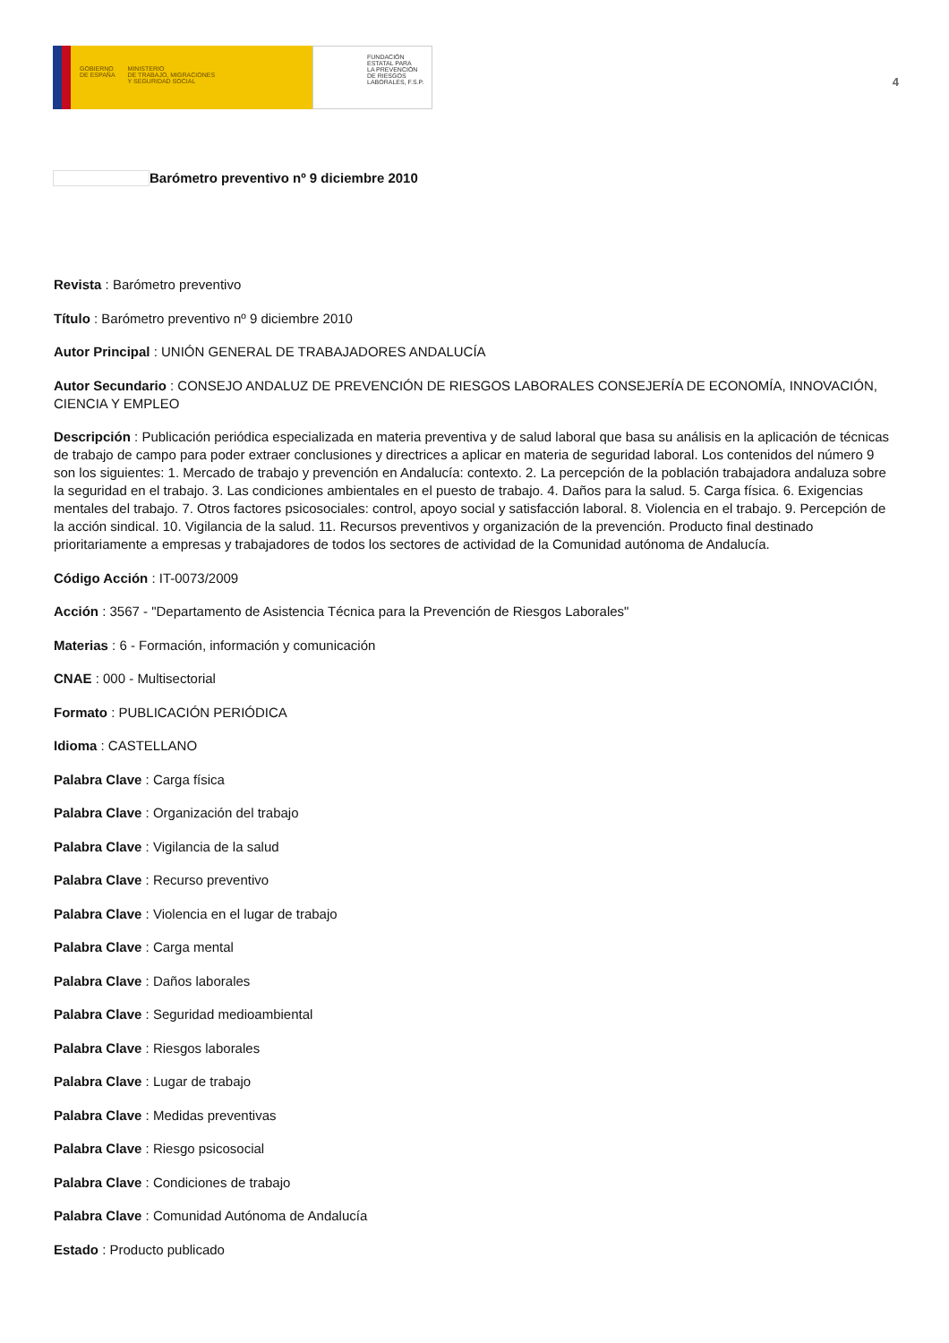GOBIERNO
DE ESPAÑA MINISTERIO
DE TRABAJO, MIGRACIONES
Y SEGURIDAD SOCIAL
FUNDACIÓN
ESTATAL PARA
LA PREVENCIÓN
DE RIESGOS
LABORALES, F.S.P.
4
Barómetro preventivo nº 9 diciembre 2010
Revista : Barómetro preventivo
Título : Barómetro preventivo nº 9 diciembre 2010
Autor Principal : UNIÓN GENERAL DE TRABAJADORES ANDALUCÍA
Autor Secundario : CONSEJO ANDALUZ DE PREVENCIÓN DE RIESGOS LABORALES CONSEJERÍA DE ECONOMÍA, INNOVACIÓN, CIENCIA Y EMPLEO
Descripción : Publicación periódica especializada en materia preventiva y de salud laboral que basa su análisis en la aplicación de técnicas de trabajo de campo para poder extraer conclusiones y directrices a aplicar en materia de seguridad laboral. Los contenidos del número 9 son los siguientes: 1. Mercado de trabajo y prevención en Andalucía: contexto. 2. La percepción de la población trabajadora andaluza sobre la seguridad en el trabajo. 3. Las condiciones ambientales en el puesto de trabajo. 4. Daños para la salud. 5. Carga física. 6. Exigencias mentales del trabajo. 7. Otros factores psicosociales: control, apoyo social y satisfacción laboral. 8. Violencia en el trabajo. 9. Percepción de la acción sindical. 10. Vigilancia de la salud. 11. Recursos preventivos y organización de la prevención. Producto final destinado prioritariamente a empresas y trabajadores de todos los sectores de actividad de la Comunidad autónoma de Andalucía.
Código Acción : IT-0073/2009
Acción : 3567 - "Departamento de Asistencia Técnica para la Prevención de Riesgos Laborales"
Materias : 6 - Formación, información y comunicación
CNAE : 000 - Multisectorial
Formato : PUBLICACIÓN PERIÓDICA
Idioma : CASTELLANO
Palabra Clave : Carga física
Palabra Clave : Organización del trabajo
Palabra Clave : Vigilancia de la salud
Palabra Clave : Recurso preventivo
Palabra Clave : Violencia en el lugar de trabajo
Palabra Clave : Carga mental
Palabra Clave : Daños laborales
Palabra Clave : Seguridad medioambiental
Palabra Clave : Riesgos laborales
Palabra Clave : Lugar de trabajo
Palabra Clave : Medidas preventivas
Palabra Clave : Riesgo psicosocial
Palabra Clave : Condiciones de trabajo
Palabra Clave : Comunidad Autónoma de Andalucía
Estado : Producto publicado